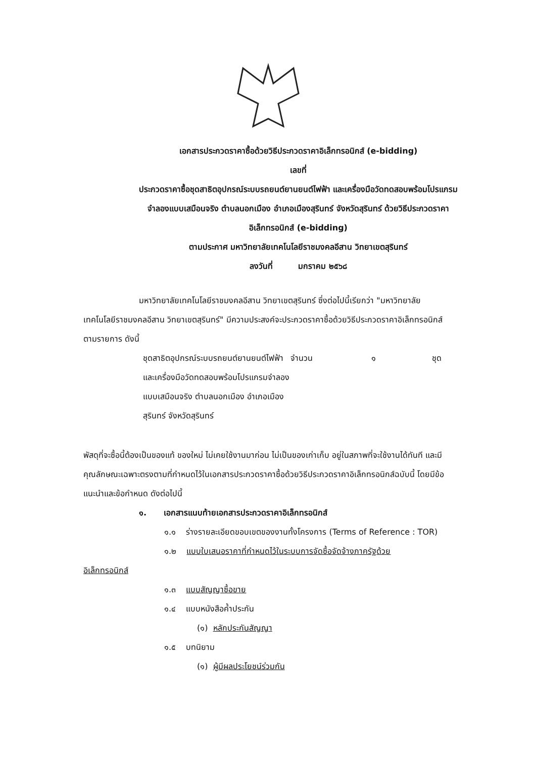เอกสารประกวดราคาซื้อด้วยวิธีประกวดราคาอิเล็กทรอนิกส์ (e-bidding)
เลขที่
ประกวดราคาซื้อชุดสาธิตอุปกรณ์ระบบรถยนต์ยานยนต์ไฟฟ้า และเครื่องมือวัดทดสอบพร้อมโปรแกรม
จำลองแบบเสมือนจริง ตำบลนอกเมือง อำเภอเมืองสุรินทร์ จังหวัดสุรินทร์ ด้วยวิธีประกวดราคา
อิเล็กทรอนิกส์ (e-bidding)
ตามประกาศ มหาวิทยาลัยเทคโนโลยีราชมงคลอีสาน วิทยาเขตสุรินทร์
ลงวันที่ มกราคม ๒๕๖๘
มหาวิทยาลัยเทคโนโลยีราชมงคลอีสาน วิทยาเขตสุรินทร์ ซึ่งต่อไปนี้เรียกว่า "มหาวิทยาลัยเทคโนโลยีราชมงคลอีสาน วิทยาเขตสุรินทร์" มีความประสงค์จะประกวดราคาซื้อด้วยวิธีประกวดราคาอิเล็กทรอนิกส์ ตามรายการ ดังนี้
ชุดสาธิตอุปกรณ์ระบบรถยนต์ยานยนต์ไฟฟ้า และเครื่องมือวัดทดสอบพร้อมโปรแกรมจำลองแบบเสมือนจริง ตำบลนอกเมือง อำเภอเมืองสุรินทร์ จังหวัดสุรินทร์
จำนวน ๑ ชุด
พัสดุที่จะซื้อนี้ต้องเป็นของแท้ ของใหม่ ไม่เคยใช้งานมาก่อน ไม่เป็นของเก่าเก็บ อยู่ในสภาพที่จะใช้งานได้ทันที และมีคุณลักษณะเฉพาะตรงตามที่กำหนดไว้ในเอกสารประกวดราคาซื้อด้วยวิธีประกวดราคาอิเล็กทรอนิกส์ฉบับนี้ โดยมีข้อแนะนำและข้อกำหนด ดังต่อไปนี้
๑. เอกสารแนบท้ายเอกสารประกวดราคาอิเล็กทรอนิกส์
๑.๑ ร่างรายละเอียดขอบเขตของงานทั้งโครงการ (Terms of Reference : TOR)
๑.๒ แบบใบเสนอราคาที่กำหนดไว้ในระบบการจัดซื้อจัดจ้างภาครัฐด้วย
อิเล็กทรอนิกส์
๑.๓ แบบสัญญาซื้อขาย
๑.๔ แบบหนังสือค้ำประกัน
(๑) หลักประกันสัญญา
๑.๕ บทนิยาม
(๑) ผู้มีผลประโยชน์ร่วมกัน